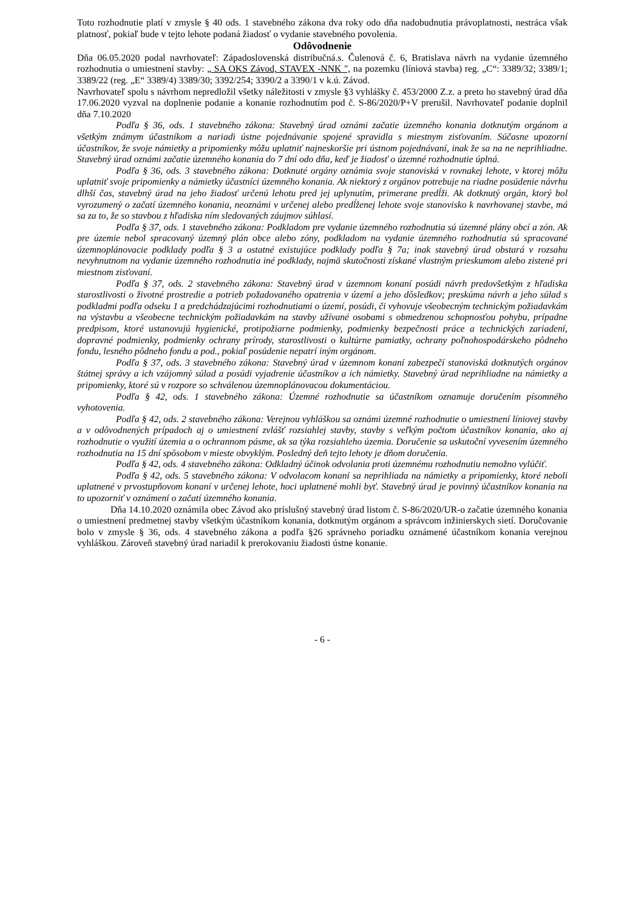Toto rozhodnutie platí v zmysle § 40 ods. 1 stavebného zákona dva roky odo dňa nadobudnutia právoplatnosti, nestráca však platnosť, pokiaľ bude v tejto lehote podaná žiadosť o vydanie stavebného povolenia.
Odôvodnenie
Dňa 06.05.2020 podal navrhovateľ: Západoslovenská distribučná.s. Čulenová č. 6, Bratislava návrh na vydanie územného rozhodnutia o umiestnení stavby: „ SA OKS Závod, STAVEX -NNK ", na pozemku (líniová stavba) reg. „C“: 3389/32; 3389/1; 3389/22 (reg. „E“ 3389/4) 3389/30; 3392/254; 3390/2 a 3390/1 v k.ú. Závod.
Navrhovateľ spolu s návrhom nepredložil všetky náležitosti v zmysle §3 vyhlášky č. 453/2000 Z.z. a preto ho stavebný úrad dňa 17.06.2020 vyzval na doplnenie podanie a konanie rozhodnutím pod č. S-86/2020/P+V prerušil. Navrhovateľ podanie doplnil dňa 7.10.2020
Podľa § 36, ods. 1 stavebného zákona: Stavebný úrad oznámi začatie územného konania dotknutým orgánom a všetkým známym účastníkom a nariadi ústne pojednávanie spojené spravidla s miestnym zisťovaním. Súčasne upozorní účastníkov, že svoje námietky a pripomienky môžu uplatniť najneskoršie pri ústnom pojednávaní, inak že sa na ne neprihliadne. Stavebný úrad oznámi začatie územného konania do 7 dní odo dňa, keď je žiadosť o územné rozhodnutie úplná.
Podľa § 36, ods. 3 stavebného zákona: Dotknuté orgány oznámia svoje stanoviská v rovnakej lehote, v ktorej môžu uplatniť svoje pripomienky a námietky účastníci územného konania. Ak niektorý z orgánov potrebuje na riadne posúdenie návrhu dlhší čas, stavebný úrad na jeho žiadosť určenú lehotu pred jej uplynutím, primerane predĺži. Ak dotknutý orgán, ktorý bol vyrozumený o začatí územného konania, neoznámi v určenej alebo predĺženej lehote svoje stanovisko k navrhovanej stavbe, má sa za to, že so stavbou z hľadiska ním sledovaných záujmov súhlasí.
Podľa § 37, ods. 1 stavebného zákona: Podkladom pre vydanie územného rozhodnutia sú územné plány obcí a zón. Ak pre územie nebol spracovaný územný plán obce alebo zóny, podkladom na vydanie územného rozhodnutia sú spracované územnoplánovacie podklady podľa § 3 a ostatné existujúce podklady podľa § 7a; inak stavebný úrad obstará v rozsahu nevyhnutnom na vydanie územného rozhodnutia iné podklady, najmä skutočnosti získané vlastným prieskumom alebo zistené pri miestnom zisťovaní.
Podľa § 37, ods. 2 stavebného zákona: Stavebný úrad v územnom konaní posúdi návrh predovšetkým z hľadiska starostlivosti o životné prostredie a potrieb požadovaného opatrenia v území a jeho dôsledkov; preskúma návrh a jeho súlad s podkladmi podľa odseku 1 a predchádzajúcimi rozhodnutiami o území, posúdi, či vyhovuje všeobecným technickým požiadavkám na výstavbu a všeobecne technickým požiadavkám na stavby užívané osobami s obmedzenou schopnosťou pohybu, prípadne predpisom, ktoré ustanovujú hygienické, protipožiarne podmienky, podmienky bezpečnosti práce a technických zariadení, dopravné podmienky, podmienky ochrany prírody, starostlivosti o kultúrne pamiatky, ochrany poľnohospodárskeho pôdneho fondu, lesného pôdneho fondu a pod., pokiaľ posúdenie nepatrí iným orgánom.
Podľa § 37, ods. 3 stavebného zákona: Stavebný úrad v územnom konaní zabezpečí stanoviská dotknutých orgánov štátnej správy a ich vzájomný súlad a posúdi vyjadrenie účastníkov a ich námietky. Stavebný úrad neprihliadne na námietky a pripomienky, ktoré sú v rozpore so schválenou územnoplánovacou dokumentáciou.
Podľa § 42, ods. 1 stavebného zákona: Územné rozhodnutie sa účastníkom oznamuje doručením písomného vyhotovenia.
Podľa § 42, ods. 2 stavebného zákona: Verejnou vyhláškou sa oznámi územné rozhodnutie o umiestnení líniovej stavby a v odôvodnených prípadoch aj o umiestnení zvlášť rozsiahlej stavby, stavby s veľkým počtom účastníkov konania, ako aj rozhodnutie o využití územia a o ochrannom pásme, ak sa týka rozsiahleho územia. Doručenie sa uskutoční vyvesením územného rozhodnutia na 15 dní spôsobom v mieste obvyklým. Posledný deň tejto lehoty je dňom doručenia.
Podľa § 42, ods. 4 stavebného zákona: Odkladný účinok odvolania proti územnému rozhodnutiu nemožno vylúčiť.
Podľa § 42, ods. 5 stavebného zákona: V odvolacom konaní sa neprihliada na námietky a pripomienky, ktoré neboli uplatnené v prvostupňovom konaní v určenej lehote, hoci uplatnené mohli byť. Stavebný úrad je povinný účastníkov konania na to upozorniť v oznámení o začatí územného konania.
Dňa 14.10.2020 oznámila obec Závod ako príslušný stavebný úrad listom č. S-86/2020/UR-o začatie územného konania o umiestnení predmetnej stavby všetkým účastníkom konania, dotknutým orgánom a správcom inžinierskych sietí. Doručovanie bolo v zmysle § 36, ods. 4 stavebného zákona a podľa §26 správneho poriadku oznámené účastníkom konania verejnou vyhláškou. Zároveň stavebný úrad nariadil k prerokovaniu žiadosti ústne konanie.
- 6 -